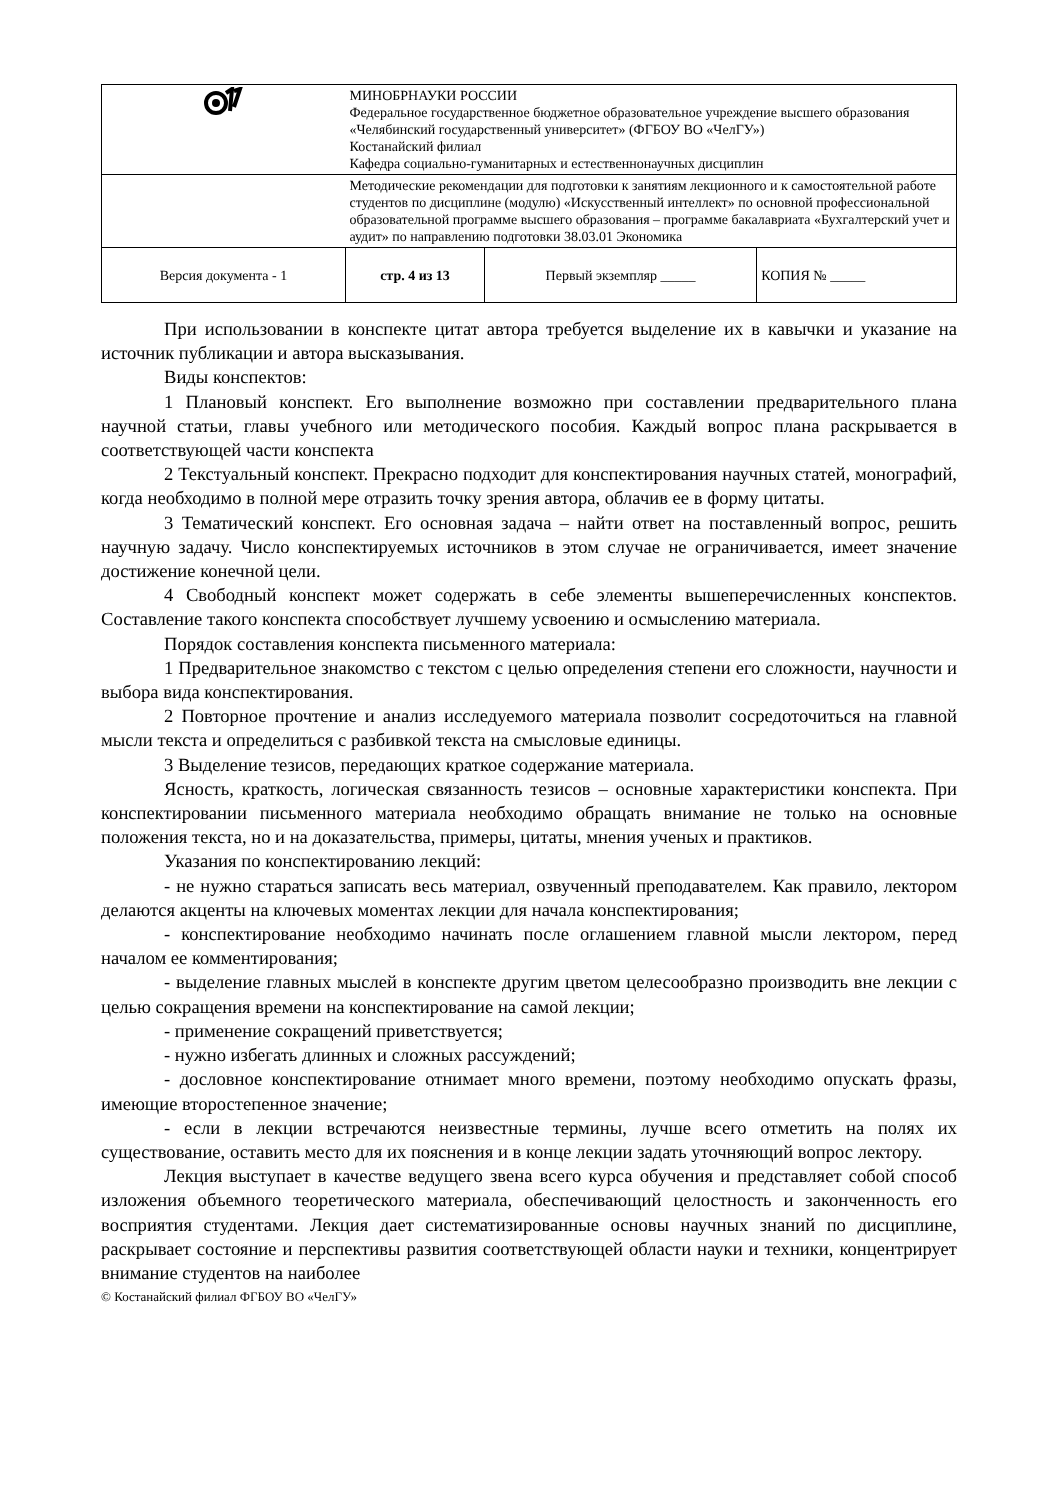| | МИНОБРНАУКИ РОССИИ Федеральное государственное бюджетное образовательное учреждение высшего образования «Челябинский государственный университет» (ФГБОУ ВО «ЧелГУ») Костанайский филиал Кафедра социально-гуманитарных и естественнонаучных дисциплин | | |
| | Методические рекомендации для подготовки к занятиям лекционного и к самостоятельной работе студентов по дисциплине (модулю) «Искусственный интеллект» по основной профессиональной образовательной программе высшего образования – программе бакалавриата «Бухгалтерский учет и аудит» по направлению подготовки 38.03.01 Экономика | | |
| Версия документа - 1 | стр. 4 из 13 | Первый экземпляр _____ | КОПИЯ № _____ |
При использовании в конспекте цитат автора требуется выделение их в кавычки и указание на источник публикации и автора высказывания.
Виды конспектов:
1 Плановый конспект. Его выполнение возможно при составлении предварительного плана научной статьи, главы учебного или методического пособия. Каждый вопрос плана раскрывается в соответствующей части конспекта
2 Текстуальный конспект. Прекрасно подходит для конспектирования научных статей, монографий, когда необходимо в полной мере отразить точку зрения автора, облачив ее в форму цитаты.
3 Тематический конспект. Его основная задача – найти ответ на поставленный вопрос, решить научную задачу. Число конспектируемых источников в этом случае не ограничивается, имеет значение достижение конечной цели.
4 Свободный конспект может содержать в себе элементы вышеперечисленных конспектов. Составление такого конспекта способствует лучшему усвоению и осмыслению материала.
Порядок составления конспекта письменного материала:
1 Предварительное знакомство с текстом с целью определения степени его сложности, научности и выбора вида конспектирования.
2 Повторное прочтение и анализ исследуемого материала позволит сосредоточиться на главной мысли текста и определиться с разбивкой текста на смысловые единицы.
3 Выделение тезисов, передающих краткое содержание материала.
Ясность, краткость, логическая связанность тезисов – основные характеристики конспекта. При конспектировании письменного материала необходимо обращать внимание не только на основные положения текста, но и на доказательства, примеры, цитаты, мнения ученых и практиков.
Указания по конспектированию лекций:
- не нужно стараться записать весь материал, озвученный преподавателем. Как правило, лектором делаются акценты на ключевых моментах лекции для начала конспектирования;
- конспектирование необходимо начинать после оглашением главной мысли лектором, перед началом ее комментирования;
- выделение главных мыслей в конспекте другим цветом целесообразно производить вне лекции с целью сокращения времени на конспектирование на самой лекции;
- применение сокращений приветствуется;
- нужно избегать длинных и сложных рассуждений;
- дословное конспектирование отнимает много времени, поэтому необходимо опускать фразы, имеющие второстепенное значение;
- если в лекции встречаются неизвестные термины, лучше всего отметить на полях их существование, оставить место для их пояснения и в конце лекции задать уточняющий вопрос лектору.
Лекция выступает в качестве ведущего звена всего курса обучения и представляет собой способ изложения объемного теоретического материала, обеспечивающий целостность и законченность его восприятия студентами. Лекция дает систематизированные основы научных знаний по дисциплине, раскрывает состояние и перспективы развития соответствующей области науки и техники, концентрирует внимание студентов на наиболее
© Костанайский филиал ФГБОУ ВО «ЧелГУ»